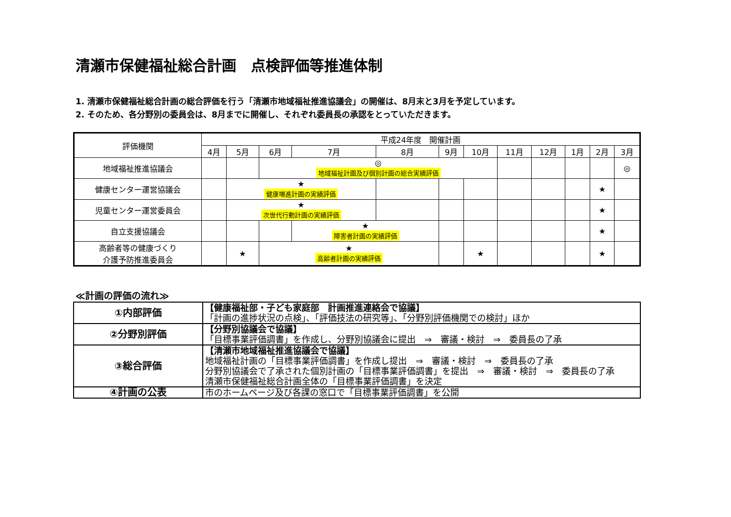清瀬市保健福祉総合計画　点検評価等推進体制
1. 清瀬市保健福祉総合計画の総合評価を行う「清瀬市地域福祉推進協議会」の開催は、8月末と3月を予定しています。
2. そのため、各分野別の委員会は、8月までに開催し、それぞれ委員長の承認をとっていただきます。
| 評価機関 | 平成24年度 開催計画 | | | | | | | | | | | |
| --- | --- | --- | --- | --- | --- | --- | --- | --- | --- | --- | --- | --- |
| | 4月 | 5月 | 6月 | 7月 | 8月 | 9月 | 10月 | 11月 | 12月 | 1月 | 2月 | 3月 |
| 地域福祉推進協議会 | | | ◎ 地域福祉計画及び個別計画の総合実績評価 | | | | | | | | | ◎ |
| 健康センター運営協議会 | | ★ 健康増進計画の実績評価 | | | | | | | | | ★ | |
| 児童センター運営委員会 | | ★ 次世代行動計画の実績評価 | | | | | | | | | ★ | |
| 自立支援協議会 | | | | ★ 障害者計画の実績評価 | | | | | | | ★ | |
| 高齢者等の健康づくり 介護予防推進委員会 | | ★ | ★ 高齢者計画の実績評価 | | | | ★ | | | | ★ | |
≪計画の評価の流れ≫
| ①内部評価 | 【健康福祉部・子ども家庭部 計画推進連絡会で協議】 「計画の進捗状況の点検」、「評価技法の研究等」、「分野別評価機関での検討」ほか |
| ②分野別評価 | 【分野別協議会で協議】 「目標事業評価調書」を作成し、分野別協議会に提出 ⇒ 審議・検討 ⇒ 委員長の了承 |
| ③総合評価 | 【清瀬市地域福祉推進協議会で協議】 地域福祉計画の「目標事業評価調書」を作成し提出 ⇒ 審議・検討 ⇒ 委員長の了承 分野別協議会で了承された個別計画の「目標事業評価調書」を提出 ⇒ 審議・検討 ⇒ 委員長の了承 清瀬市保健福祉総合計画全体の「目標事業評価調書」を決定 |
| ④計画の公表 | 市のホームページ及び各課の窓口で「目標事業評価調書」を公開 |